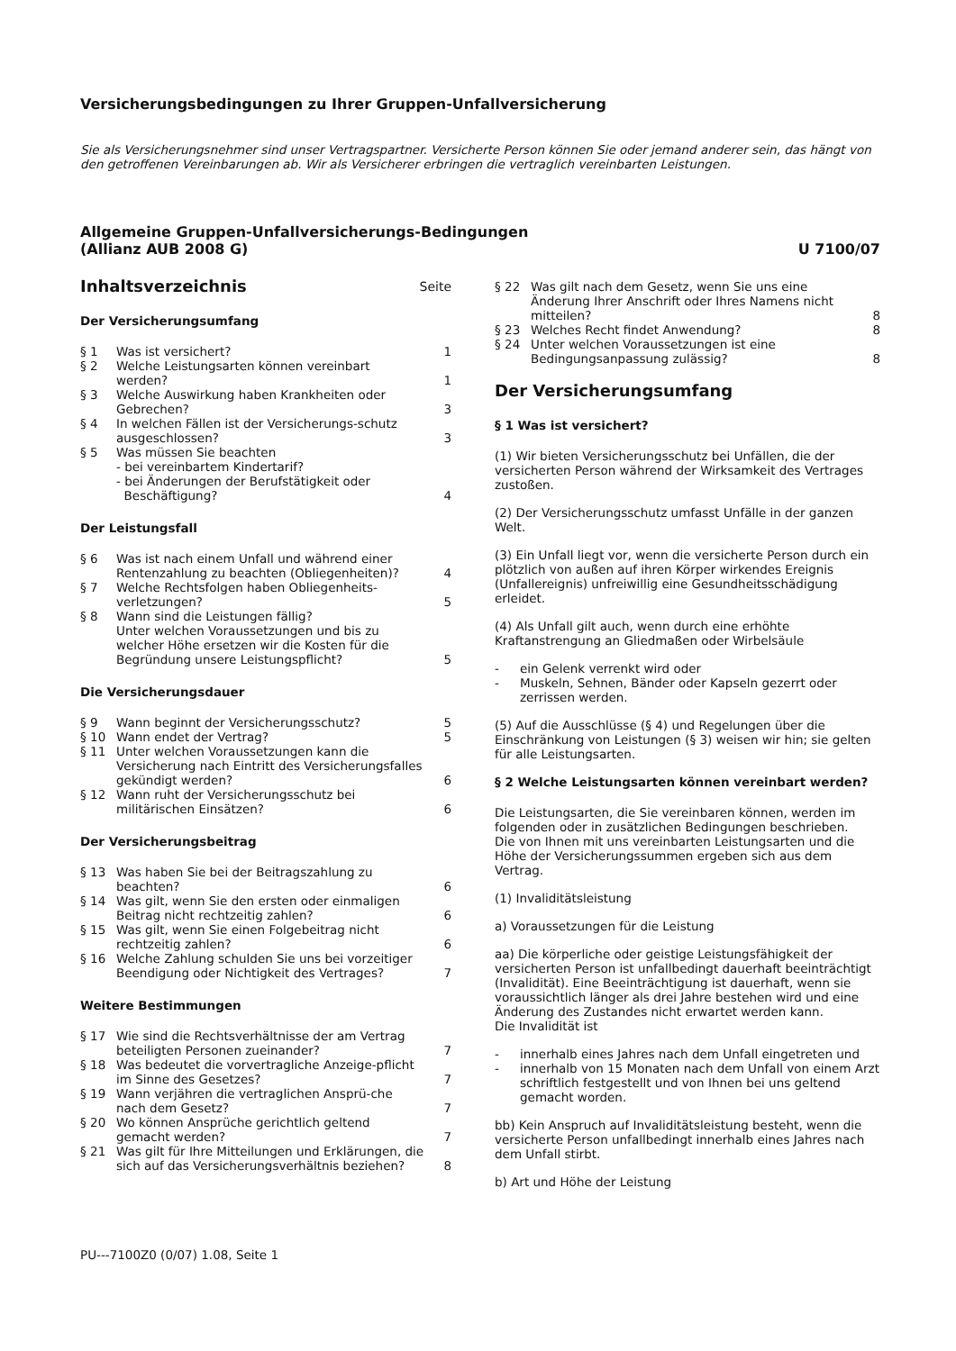Versicherungsbedingungen zu Ihrer Gruppen-Unfallversicherung
Sie als Versicherungsnehmer sind unser Vertragspartner. Versicherte Person können Sie oder jemand anderer sein, das hängt von den getroffenen Vereinbarungen ab. Wir als Versicherer erbringen die vertraglich vereinbarten Leistungen.
Allgemeine Gruppen-Unfallversicherungs-Bedingungen
(Allianz AUB 2008 G)
U 7100/07
Inhaltsverzeichnis Seite
Der Versicherungsumfang
§ 1 Was ist versichert? 1
§ 2 Welche Leistungsarten können vereinbart werden? 1
§ 3 Welche Auswirkung haben Krankheiten oder Gebrechen? 3
§ 4 In welchen Fällen ist der Versicherungs-schutz ausgeschlossen? 3
§ 5 Was müssen Sie beachten
- bei vereinbartem Kindertarif?
- bei Änderungen der Berufstätigkeit oder
Beschäftigung? 4
Der Leistungsfall
§ 6 Was ist nach einem Unfall und während einer Rentenzahlung zu beachten (Obliegenheiten)? 4
§ 7 Welche Rechtsfolgen haben Obliegenheits-verletzungen? 5
§ 8 Wann sind die Leistungen fällig?
Unter welchen Voraussetzungen und bis zu welcher Höhe ersetzen wir die Kosten für die Begründung unsere Leistungspflicht? 5
Die Versicherungsdauer
§ 9 Wann beginnt der Versicherungsschutz? 5
§ 10 Wann endet der Vertrag? 5
§ 11 Unter welchen Voraussetzungen kann die Versicherung nach Eintritt des Versicherungsfalles gekündigt werden? 6
§ 12 Wann ruht der Versicherungsschutz bei militärischen Einsätzen? 6
Der Versicherungsbeitrag
§ 13 Was haben Sie bei der Beitragszahlung zu beachten? 6
§ 14 Was gilt, wenn Sie den ersten oder einmaligen Beitrag nicht rechtzeitig zahlen? 6
§ 15 Was gilt, wenn Sie einen Folgebeitrag nicht rechtzeitig zahlen? 6
§ 16 Welche Zahlung schulden Sie uns bei vorzeitiger Beendigung oder Nichtigkeit des Vertrages? 7
Weitere Bestimmungen
§ 17 Wie sind die Rechtsverhältnisse der am Vertrag beteiligten Personen zueinander? 7
§ 18 Was bedeutet die vorvertragliche Anzeige-pflicht im Sinne des Gesetzes? 7
§ 19 Wann verjähren die vertraglichen Ansprü-che nach dem Gesetz? 7
§ 20 Wo können Ansprüche gerichtlich geltend gemacht werden? 7
§ 21 Was gilt für Ihre Mitteilungen und Erklärungen, die sich auf das Versicherungsverhältnis beziehen? 8
§ 22 Was gilt nach dem Gesetz, wenn Sie uns eine Änderung Ihrer Anschrift oder Ihres Namens nicht mitteilen? 8
§ 23 Welches Recht findet Anwendung? 8
§ 24 Unter welchen Voraussetzungen ist eine Bedingungsanpassung zulässig? 8
Der Versicherungsumfang
§ 1 Was ist versichert?
(1) Wir bieten Versicherungsschutz bei Unfällen, die der versicherten Person während der Wirksamkeit des Vertrages zustoßen.
(2) Der Versicherungsschutz umfasst Unfälle in der ganzen Welt.
(3) Ein Unfall liegt vor, wenn die versicherte Person durch ein plötzlich von außen auf ihren Körper wirkendes Ereignis (Unfallereignis) unfreiwillig eine Gesundheitsschädigung erleidet.
(4) Als Unfall gilt auch, wenn durch eine erhöhte Kraftanstrengung an Gliedmaßen oder Wirbelsäule
- ein Gelenk verrenkt wird oder
- Muskeln, Sehnen, Bänder oder Kapseln gezerrt oder zerrissen werden.
(5) Auf die Ausschlüsse (§ 4) und Regelungen über die Einschränkung von Leistungen (§ 3) weisen wir hin; sie gelten für alle Leistungsarten.
§ 2 Welche Leistungsarten können vereinbart werden?
Die Leistungsarten, die Sie vereinbaren können, werden im folgenden oder in zusätzlichen Bedingungen beschrieben.
Die von Ihnen mit uns vereinbarten Leistungsarten und die Höhe der Versicherungssummen ergeben sich aus dem Vertrag.
(1) Invaliditätsleistung
a) Voraussetzungen für die Leistung
aa) Die körperliche oder geistige Leistungsfähigkeit der versicherten Person ist unfallbedingt dauerhaft beeinträchtigt (Invalidität). Eine Beeinträchtigung ist dauerhaft, wenn sie voraussichtlich länger als drei Jahre bestehen wird und eine Änderung des Zustandes nicht erwartet werden kann.
Die Invalidität ist
- innerhalb eines Jahres nach dem Unfall eingetreten und
- innerhalb von 15 Monaten nach dem Unfall von einem Arzt schriftlich festgestellt und von Ihnen bei uns geltend gemacht worden.
bb) Kein Anspruch auf Invaliditätsleistung besteht, wenn die versicherte Person unfallbedingt innerhalb eines Jahres nach dem Unfall stirbt.
b) Art und Höhe der Leistung
PU---7100Z0 (0/07) 1.08, Seite 1